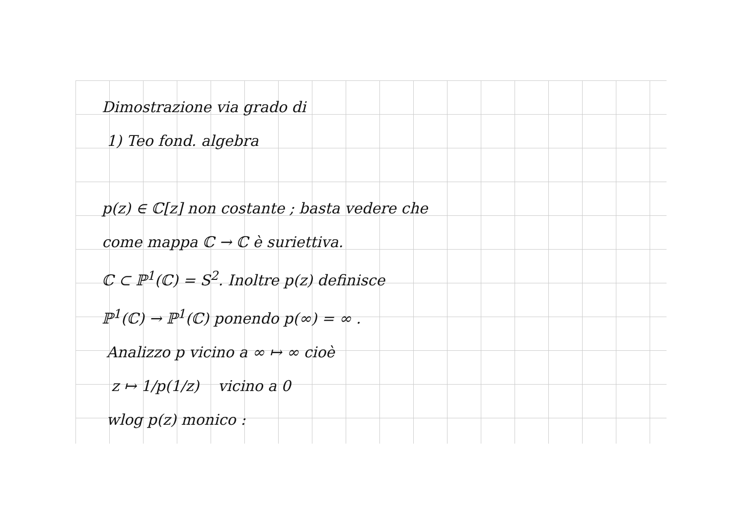Dimostrazione via grado di
1) Teo fond. algebra
p(z) ∈ ℂ[z] non costante ; basta vedere che
come mappa ℂ → ℂ è suriettiva.
ℂ ⊂ ℙ<sup>1</sup>(ℂ) = S<sup>2</sup>. Inoltre p(z) definisce
ℙ<sup>1</sup>(ℂ) → ℙ<sup>1</sup>(ℂ) ponendo p(∞) = ∞ .
Analizzo p vicino a ∞ ↦ ∞ cioè
z ↦ 1/p(1/z) vicino a 0
wlog p(z) monico :